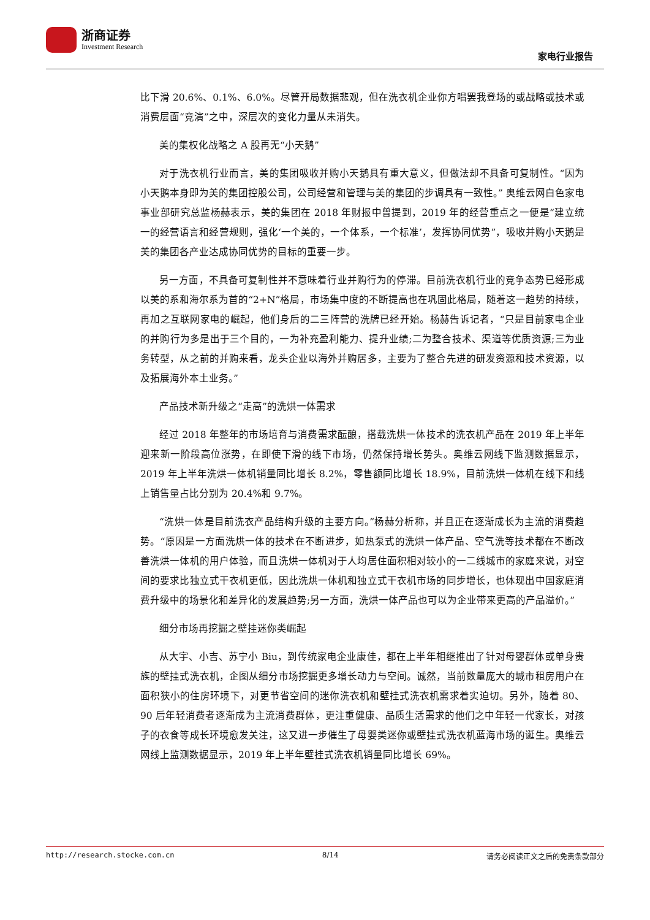浙商证券
Investment Research
家电行业报告
比下滑 20.6%、0.1%、6.0%。尽管开局数据悲观，但在洗衣机企业你方唱罢我登场的或战略或技术或消费层面“竞演”之中，深层次的变化力量从未消失。
美的集权化战略之 A 股再无“小天鹅”
对于洗衣机行业而言，美的集团吸收并购小天鹅具有重大意义，但做法却不具备可复制性。“因为小天鹅本身即为美的集团控股公司，公司经营和管理与美的集团的步调具有一致性。” 奥维云网白色家电事业部研究总监杨赫表示，美的集团在 2018 年财报中曾提到，2019 年的经营重点之一便是“建立统一的经营语言和经营规则，强化‘一个美的，一个体系，一个标准’，发挥协同优势”，吸收并购小天鹅是美的集团各产业达成协同优势的目标的重要一步。
另一方面，不具备可复制性并不意味着行业并购行为的停滞。目前洗衣机行业的竞争态势已经形成以美的系和海尔系为首的“2+N”格局，市场集中度的不断提高也在巩固此格局，随着这一趋势的持续，再加之互联网家电的崛起，他们身后的二三阵营的洗牌已经开始。杨赫告诉记者，“只是目前家电企业的并购行为多是出于三个目的，一为补充盈利能力、提升业绩;二为整合技术、渠道等优质资源;三为业务转型，从之前的并购来看，龙头企业以海外并购居多，主要为了整合先进的研发资源和技术资源，以及拓展海外本土业务。”
产品技术新升级之“走高”的洗烘一体需求
经过 2018 年整年的市场培育与消费需求酝酿，搭载洗烘一体技术的洗衣机产品在 2019 年上半年迎来新一阶段高位涨势，在即使下滑的线下市场，仍然保持增长势头。奥维云网线下监测数据显示，2019 年上半年洗烘一体机销量同比增长 8.2%，零售额同比增长 18.9%，目前洗烘一体机在线下和线上销售量占比分别为 20.4%和 9.7%。
“洗烘一体是目前洗衣产品结构升级的主要方向。”杨赫分析称，并且正在逐渐成长为主流的消费趋势。“原因是一方面洗烘一体的技术在不断进步，如热泵式的洗烘一体产品、空气洗等技术都在不断改善洗烘一体机的用户体验，而且洗烘一体机对于人均居住面积相对较小的一二线城市的家庭来说，对空间的要求比独立式干衣机更低，因此洗烘一体机和独立式干衣机市场的同步增长，也体现出中国家庭消费升级中的场景化和差异化的发展趋势;另一方面，洗烘一体产品也可以为企业带来更高的产品溢价。”
细分市场再挖掘之壁挂迷你类崛起
从大宇、小吉、苏宁小 Biu，到传统家电企业康佳，都在上半年相继推出了针对母婴群体或单身贵族的壁挂式洗衣机，企图从细分市场挖掘更多增长动力与空间。诚然，当前数量庞大的城市租房用户在面积狭小的住房环境下，对更节省空间的迷你洗衣机和壁挂式洗衣机需求着实迫切。另外，随着 80、90 后年轻消费者逐渐成为主流消费群体，更注重健康、品质生活需求的他们之中年轻一代家长，对孩子的衣食等成长环境愈发关注，这又进一步催生了母婴类迷你或壁挂式洗衣机蓝海市场的诞生。奥维云网线上监测数据显示，2019 年上半年壁挂式洗衣机销量同比增长 69%。
http://research.stocke.com.cn 8/14 请务必阅读正文之后的免责条款部分